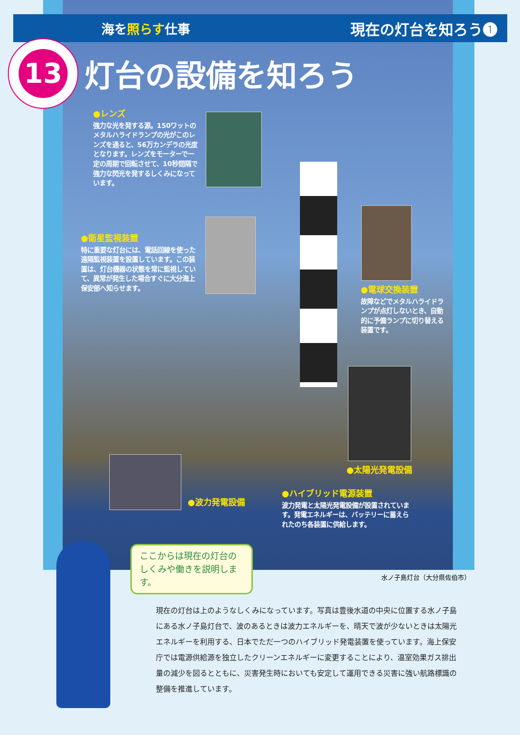海を照らす仕事
現在の灯台を知ろう❶
13
灯台の設備を知ろう
●レンズ
強力な光を発する源。150ワットのメタルハライドランプの光がこのレンズを通ると、56万カンデラの光度となります。レンズをモーターで一定の周期で回転させて、10秒間隔で強力な閃光を発するしくみになっています。
●衛星監視装置
特に重要な灯台には、電話回線を使った遠隔監視装置を設置しています。この装置は、灯台機器の状態を常に監視していて、異常が発生した場合すぐに大分海上保安部へ知らせます。
●電球交換装置
故障などでメタルハライドランプが点灯しないとき、自動的に予備ランプに切り替える装置です。
●太陽光発電設備
●波力発電設備
●ハイブリッド電源装置
波力発電と太陽光発電設備が設置されています。発電エネルギーは、バッテリーに蓄えられたのち各装置に供給します。
ここからは現在の灯台のしくみや働きを説明します。
水ノ子島灯台（大分県佐伯市）
現在の灯台は上のようなしくみになっています。写真は豊後水道の中央に位置する水ノ子島にある水ノ子島灯台で、波のあるときは波力エネルギーを、晴天で波が少ないときは太陽光エネルギーを利用する、日本でただ一つのハイブリッド発電装置を使っています。海上保安庁では電源供給源を独立したクリーンエネルギーに変更することにより、温室効果ガス排出量の減少を図るとともに、災害発生時においても安定して運用できる災害に強い航路標識の整備を推進しています。